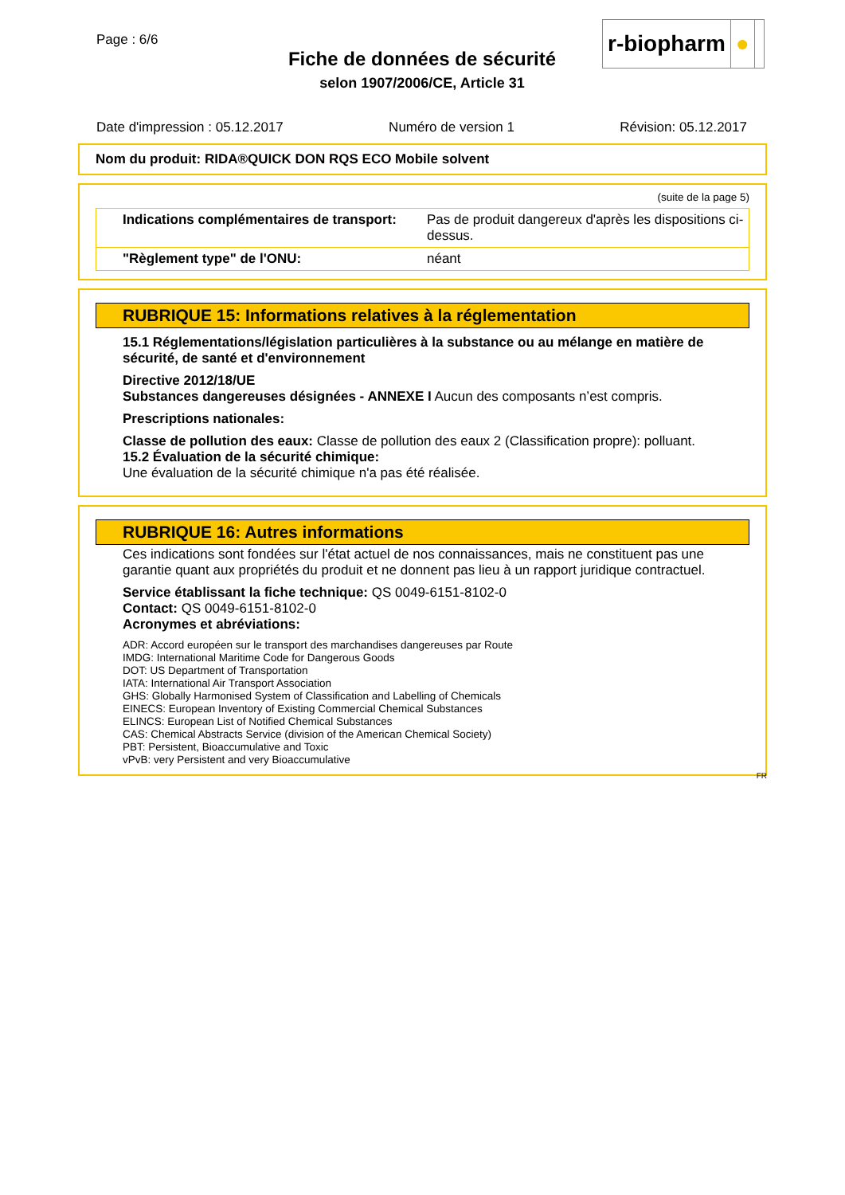Page : 6/6
Fiche de données de sécurité
selon 1907/2006/CE, Article 31
r-biopharm ●
Date d'impression : 05.12.2017 Numéro de version 1 Révision: 05.12.2017
Nom du produit: RIDA®QUICK DON RQS ECO Mobile solvent
(suite de la page 5)
| Indications complémentaires de transport: | Pas de produit dangereux d'après les dispositions ci-dessus. |
| "Règlement type" de l'ONU: | néant |
RUBRIQUE 15: Informations relatives à la réglementation
15.1 Réglementations/législation particulières à la substance ou au mélange en matière de sécurité, de santé et d'environnement
Directive 2012/18/UE
Substances dangereuses désignées - ANNEXE I Aucun des composants n’est compris.
Prescriptions nationales:
Classe de pollution des eaux: Classe de pollution des eaux 2 (Classification propre): polluant.
15.2 Évaluation de la sécurité chimique:
Une évaluation de la sécurité chimique n'a pas été réalisée.
RUBRIQUE 16: Autres informations
Ces indications sont fondées sur l'état actuel de nos connaissances, mais ne constituent pas une garantie quant aux propriétés du produit et ne donnent pas lieu à un rapport juridique contractuel.
Service établissant la fiche technique: QS 0049-6151-8102-0
Contact: QS 0049-6151-8102-0
Acronymes et abréviations:
ADR: Accord européen sur le transport des marchandises dangereuses par Route
IMDG: International Maritime Code for Dangerous Goods
DOT: US Department of Transportation
IATA: International Air Transport Association
GHS: Globally Harmonised System of Classification and Labelling of Chemicals
EINECS: European Inventory of Existing Commercial Chemical Substances
ELINCS: European List of Notified Chemical Substances
CAS: Chemical Abstracts Service (division of the American Chemical Society)
PBT: Persistent, Bioaccumulative and Toxic
vPvB: very Persistent and very Bioaccumulative
FR